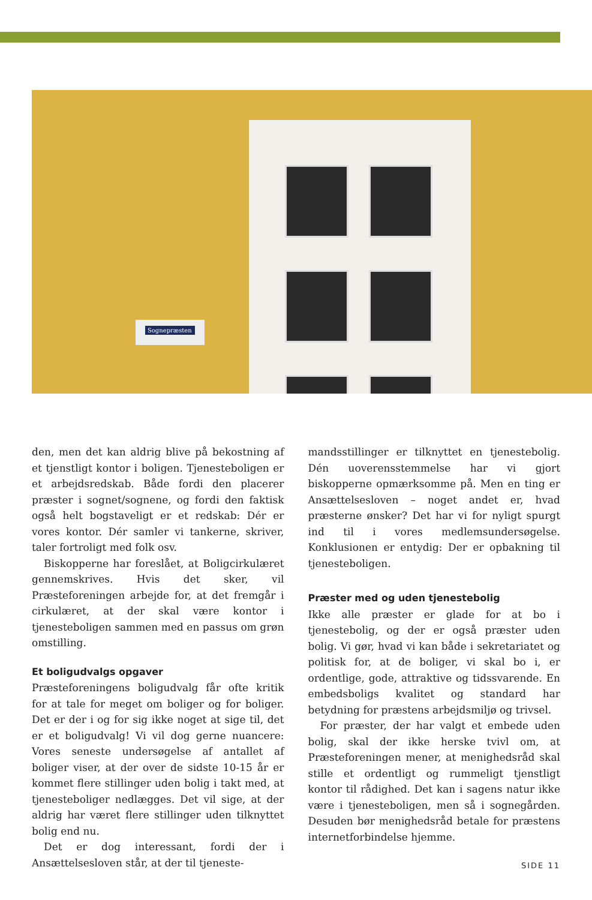Sognepræsten
den, men det kan aldrig blive på bekostning af et tjenstligt kontor i boligen. Tjenesteboligen er et arbejdsredskab. Både fordi den placerer præster i sognet/sognene, og fordi den faktisk også helt bogstaveligt er et redskab: Dér er vores kontor. Dér samler vi tankerne, skriver, taler fortroligt med folk osv.
Biskopperne har foreslået, at Boligcirkulæret gennemskrives. Hvis det sker, vil Præsteforeningen arbejde for, at det fremgår i cirkulæret, at der skal være kontor i tjenesteboligen sammen med en passus om grøn omstilling.
Et boligudvalgs opgaver
Præsteforeningens boligudvalg får ofte kritik for at tale for meget om boliger og for boliger. Det er der i og for sig ikke noget at sige til, det er et boligudvalg! Vi vil dog gerne nuancere: Vores seneste undersøgelse af antallet af boliger viser, at der over de sidste 10-15 år er kommet flere stillinger uden bolig i takt med, at tjenesteboliger nedlægges. Det vil sige, at der aldrig har været flere stillinger uden tilknyttet bolig end nu.
Det er dog interessant, fordi der i Ansættelsesloven står, at der til tjeneste-
mandsstillinger er tilknyttet en tjenestebolig. Dén uoverensstemmelse har vi gjort biskopperne opmærksomme på. Men en ting er Ansættelsesloven – noget andet er, hvad præsterne ønsker? Det har vi for nyligt spurgt ind til i vores medlemsundersøgelse. Konklusionen er entydig: Der er opbakning til tjenesteboligen.
Præster med og uden tjenestebolig
Ikke alle præster er glade for at bo i tjenestebolig, og der er også præster uden bolig. Vi gør, hvad vi kan både i sekretariatet og politisk for, at de boliger, vi skal bo i, er ordentlige, gode, attraktive og tidssvarende. En embedsboligs kvalitet og standard har betydning for præstens arbejdsmiljø og trivsel.
For præster, der har valgt et embede uden bolig, skal der ikke herske tvivl om, at Præsteforeningen mener, at menighedsråd skal stille et ordentligt og rummeligt tjenstligt kontor til rådighed. Det kan i sagens natur ikke være i tjenesteboligen, men så i sognegården. Desuden bør menighedsråd betale for præstens internetforbindelse hjemme.
SIDE 11